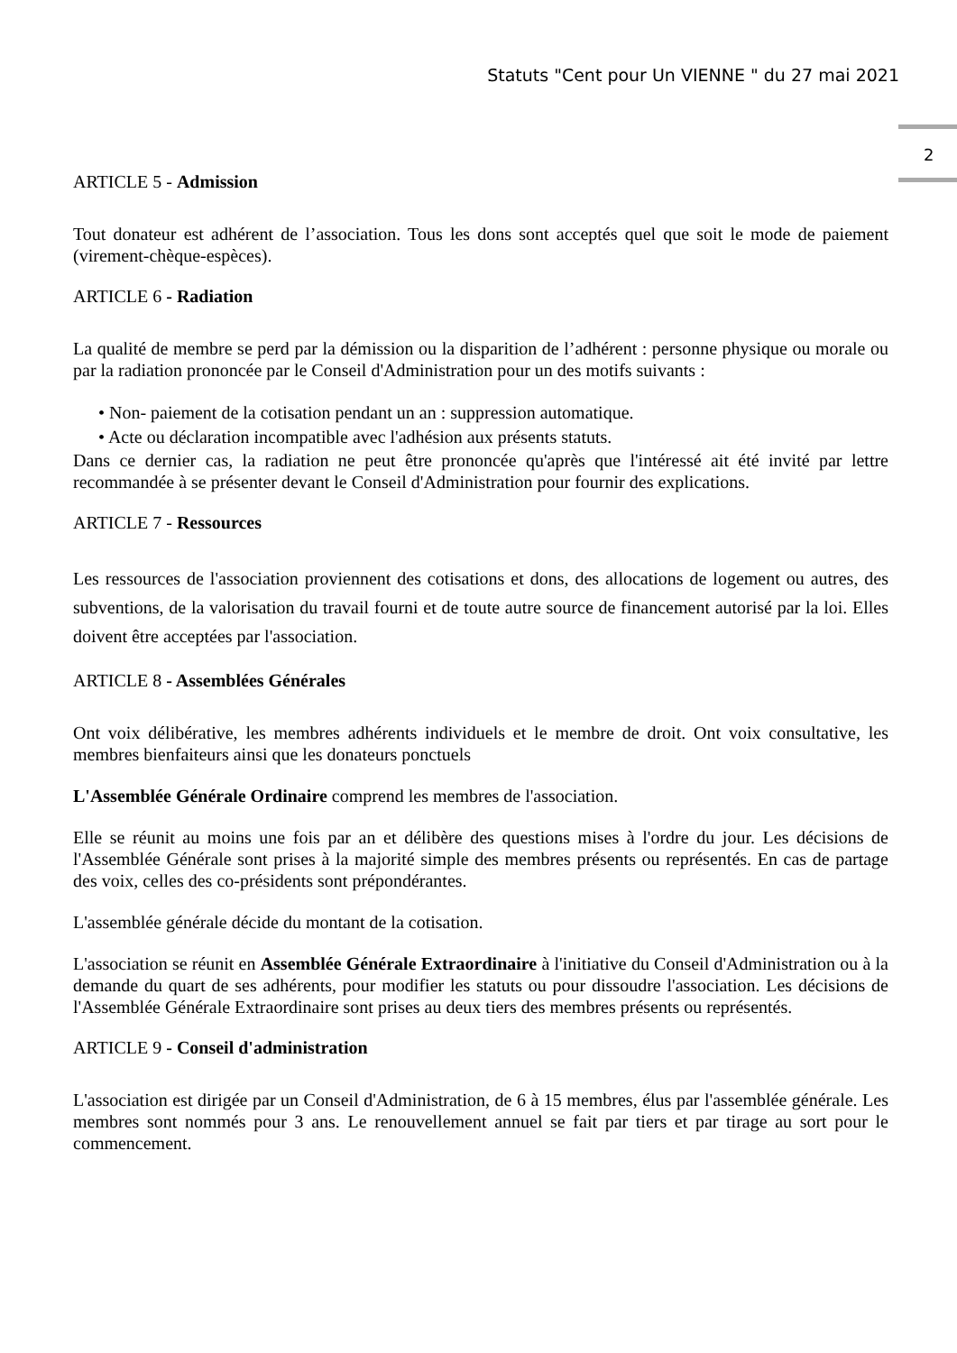Statuts "Cent pour Un VIENNE " du 27 mai 2021
2
ARTICLE 5 - Admission
Tout donateur est adhérent de l’association. Tous les dons sont acceptés quel que soit le mode de paiement (virement-chèque-espèces).
ARTICLE 6 - Radiation
La qualité de membre se perd par la démission ou la disparition de l’adhérent : personne physique ou morale ou par la radiation prononcée par le Conseil d'Administration pour un des motifs suivants :
• Non- paiement de la cotisation pendant un an : suppression automatique.
• Acte ou déclaration incompatible avec l'adhésion aux présents statuts.
Dans ce dernier cas, la radiation ne peut être prononcée qu'après que l'intéressé ait été invité par lettre recommandée à se présenter devant le Conseil d'Administration pour fournir des explications.
ARTICLE 7 - Ressources
Les ressources de l'association proviennent des cotisations et dons, des allocations de logement ou autres, des subventions, de la valorisation du travail fourni et de toute autre source de financement autorisé par la loi. Elles doivent être acceptées par l'association.
ARTICLE 8 - Assemblées Générales
Ont voix délibérative, les membres adhérents individuels et le membre de droit. Ont voix consultative, les membres bienfaiteurs ainsi que les donateurs ponctuels
L'Assemblée Générale Ordinaire comprend les membres de l'association.
Elle se réunit au moins une fois par an et délibère des questions mises à l'ordre du jour. Les décisions de l'Assemblée Générale sont prises à la majorité simple des membres présents ou représentés. En cas de partage des voix, celles des co-présidents sont prépondérantes.
L'assemblée générale décide du montant de la cotisation.
L'association se réunit en Assemblée Générale Extraordinaire à l'initiative du Conseil d'Administration ou à la demande du quart de ses adhérents, pour modifier les statuts ou pour dissoudre l'association. Les décisions de l'Assemblée Générale Extraordinaire sont prises au deux tiers des membres présents ou représentés.
ARTICLE 9 - Conseil d'administration
L'association est dirigée par un Conseil d'Administration, de 6 à 15 membres, élus par l'assemblée générale. Les membres sont nommés pour 3 ans. Le renouvellement annuel se fait par tiers et par tirage au sort pour le commencement.